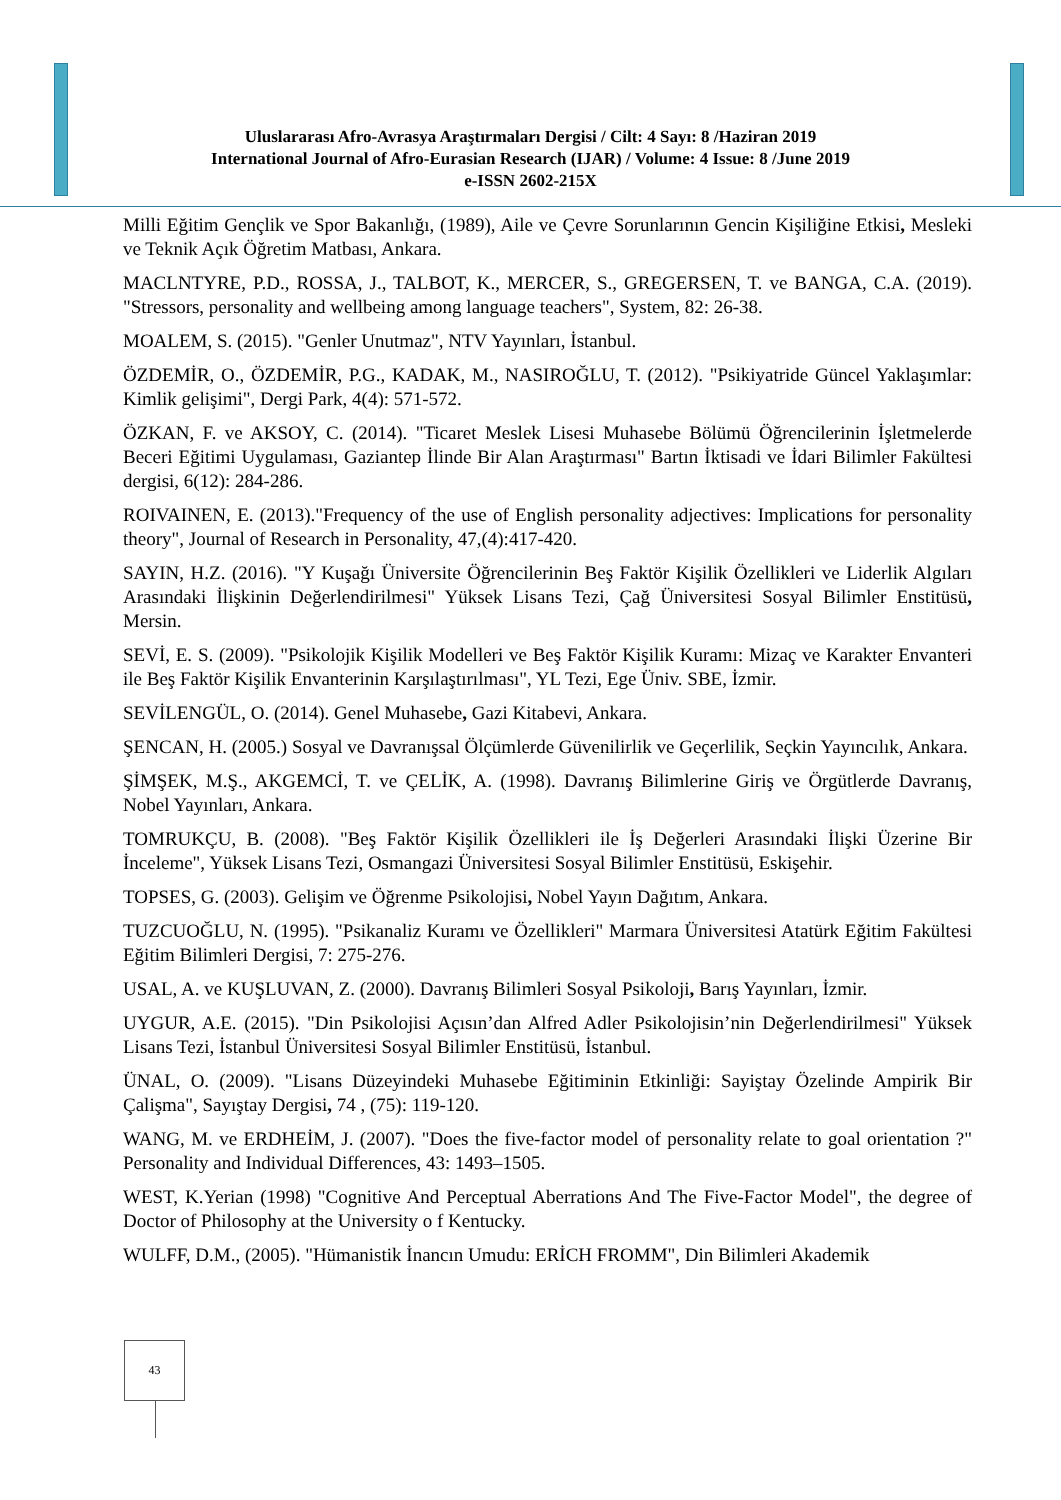Uluslararası Afro-Avrasya Araştırmaları Dergisi / Cilt: 4 Sayı: 8 /Haziran 2019
International Journal of Afro-Eurasian Research (IJAR) / Volume: 4 Issue: 8 /June 2019
e-ISSN 2602-215X
Milli Eğitim Gençlik ve Spor Bakanlığı, (1989), Aile ve Çevre Sorunlarının Gencin Kişiliğine Etkisi, Mesleki ve Teknik Açık Öğretim Matbası, Ankara.
MACLNTYRE, P.D., ROSSA, J., TALBOT, K., MERCER, S., GREGERSEN, T. ve BANGA, C.A. (2019). "Stressors, personality and wellbeing among language teachers", System, 82: 26-38.
MOALEM, S. (2015). "Genler Unutmaz", NTV Yayınları, İstanbul.
ÖZDEMİR, O., ÖZDEMİR, P.G., KADAK, M., NASIROĞLU, T. (2012). "Psikiyatride Güncel Yaklaşımlar: Kimlik gelişimi", Dergi Park, 4(4): 571-572.
ÖZKAN, F. ve AKSOY, C. (2014). "Ticaret Meslek Lisesi Muhasebe Bölümü Öğrencilerinin İşletmelerde Beceri Eğitimi Uygulaması, Gaziantep İlinde Bir Alan Araştırması" Bartın İktisadi ve İdari Bilimler Fakültesi dergisi, 6(12): 284-286.
ROIVAINEN, E. (2013)."Frequency of the use of English personality adjectives: Implications for personality theory", Journal of Research in Personality, 47,(4):417-420.
SAYIN, H.Z. (2016). "Y Kuşağı Üniversite Öğrencilerinin Beş Faktör Kişilik Özellikleri ve Liderlik Algıları Arasındaki İlişkinin Değerlendirilmesi" Yüksek Lisans Tezi, Çağ Üniversitesi Sosyal Bilimler Enstitüsü, Mersin.
SEVİ, E. S. (2009). "Psikolojik Kişilik Modelleri ve Beş Faktör Kişilik Kuramı: Mizaç ve Karakter Envanteri ile Beş Faktör Kişilik Envanterinin Karşılaştırılması", YL Tezi, Ege Üniv. SBE, İzmir.
SEVİLENGÜL, O. (2014). Genel Muhasebe, Gazi Kitabevi, Ankara.
ŞENCAN, H. (2005.) Sosyal ve Davranışsal Ölçümlerde Güvenilirlik ve Geçerlilik, Seçkin Yayıncılık, Ankara.
ŞİMŞEK, M.Ş., AKGEMCİ, T. ve ÇELİK, A. (1998). Davranış Bilimlerine Giriş ve Örgütlerde Davranış, Nobel Yayınları, Ankara.
TOMRUKÇU, B. (2008). "Beş Faktör Kişilik Özellikleri ile İş Değerleri Arasındaki İlişki Üzerine Bir İnceleme", Yüksek Lisans Tezi, Osmangazi Üniversitesi Sosyal Bilimler Enstitüsü, Eskişehir.
TOPSES, G. (2003). Gelişim ve Öğrenme Psikolojisi, Nobel Yayın Dağıtım, Ankara.
TUZCUOĞLU, N. (1995). "Psikanaliz Kuramı ve Özellikleri" Marmara Üniversitesi Atatürk Eğitim Fakültesi Eğitim Bilimleri Dergisi, 7: 275-276.
USAL, A. ve KUŞLUVAN, Z. (2000). Davranış Bilimleri Sosyal Psikoloji, Barış Yayınları, İzmir.
UYGUR, A.E. (2015). "Din Psikolojisi Açısın’dan Alfred Adler Psikolojisin’nin Değerlendirilmesi" Yüksek Lisans Tezi, İstanbul Üniversitesi Sosyal Bilimler Enstitüsü, İstanbul.
ÜNAL, O. (2009). "Lisans Düzeyindeki Muhasebe Eğitiminin Etkinliği: Sayiştay Özelinde Ampirik Bir Çalişma", Sayıştay Dergisi, 74 , (75): 119-120.
WANG, M. ve ERDHEİM, J. (2007). "Does the five-factor model of personality relate to goal orientation ?" Personality and Individual Differences, 43: 1493–1505.
WEST, K.Yerian (1998) "Cognitive And Perceptual Aberrations And The Five-Factor Model", the degree of Doctor of Philosophy at the University o f Kentucky.
WULFF, D.M., (2005). "Hümanistik İnancın Umudu: ERİCH FROMM", Din Bilimleri Akademik
43